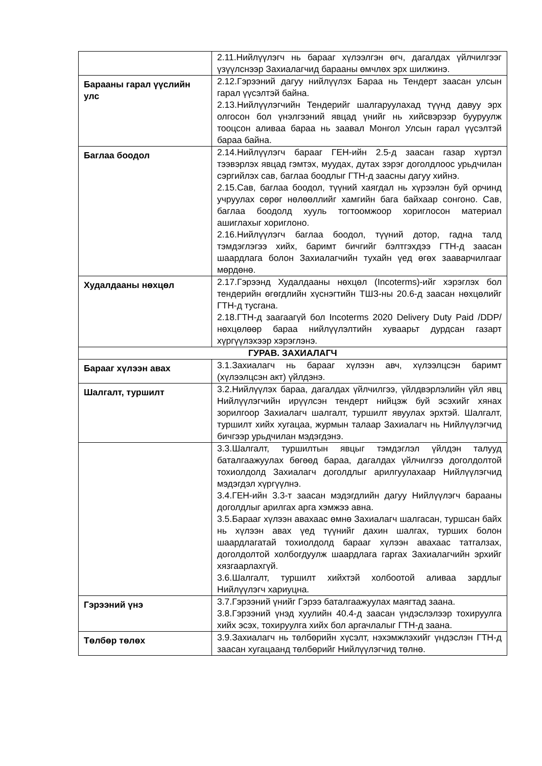| | 2.11.Нийлүүлэгч нь барааг хүлээлгэн өгч, дагалдах үйлчилгээг үзүүлснээр Захиалагчид барааны өмчлөх эрх шилжинэ. |
| Барааны гарал үүслийн улс | 2.12.Гэрээний дагуу нийлүүлэх Бараа нь Тендерт заасан улсын гарал үүсэлтэй байна. 2.13.Нийлүүлэгчийн Тендерийг шалгаруулахад түүнд давуу эрх олгосон бол үнэлгээний явцад үнийг нь хийсвэрээр бууруулж тооцсон аливаа бараа нь заавал Монгол Улсын гарал үүсэлтэй бараа байна. |
| Баглаа боодол | 2.14.Нийлүүлэгч барааг ГЕН-ийн 2.5-д заасан газар хүртэл тээвэрлэх явцад гэмтэх, муудах, дутах зэрэг доголдлоос урьдчилан сэргийлэх сав, баглаа боодлыг ГТН-д заасны дагуу хийнэ. 2.15.Сав, баглаа боодол, түүний хаягдал нь хүрээлэн буй орчинд учруулах сөрөг нөлөөллийг хамгийн бага байхаар сонгоно. Сав, баглаа боодолд хууль тогтоомжоор хориглосон материал ашиглахыг хориглоно. 2.16.Нийлүүлэгч баглаа боодол, түүний дотор, гадна талд тэмдэглэгээ хийх, баримт бичгийг бэлтгэхдээ ГТН-д заасан шаардлага болон Захиалагчийн тухайн үед өгөх зааварчилгааг мөрдөнө. |
| Худалдааны нөхцөл | 2.17.Гэрээнд Худалдааны нөхцөл (Incoterms)-ийг хэрэглэх бол тендерийн өгөгдлийн хүснэгтийн ТШЗ-ны 20.6-д заасан нөхцөлийг ГТН-д тусгана. 2.18.ГТН-д заагаагүй бол Incoterms 2020 Delivery Duty Paid /DDP/ нөхцөлөөр бараа нийлүүлэлтийн хуваарьт дурдсан газарт хүргүүлэхээр хэрэглэнэ. |
| ГУРАВ. ЗАХИАЛАГЧ | |
| Барааг хүлээн авах | 3.1.Захиалагч нь барааг хүлээн авч, хүлээлцсэн баримт (хүлээлцсэн акт) үйлдэнэ. |
| Шалгалт, туршилт | 3.2.Нийлүүлэх бараа, дагалдах үйлчилгээ, үйлдвэрлэлийн үйл явц Нийлүүлэгчийн ирүүлсэн тендерт нийцэж буй эсэхийг хянах зорилгоор Захиалагч шалгалт, туршилт явуулах эрхтэй. Шалгалт, туршилт хийх хугацаа, журмын талаар Захиалагч нь Нийлүүлэгчид бичгээр урьдчилан мэдэгдэнэ. |
| | 3.3.Шалгалт, туршилтын явцыг тэмдэглэл үйлдэн талууд баталгаажуулах бөгөөд бараа, дагалдах үйлчилгээ доголдолтой тохиолдолд Захиалагч доголдлыг арилгуулахаар Нийлүүлэгчид мэдэгдэл хүргүүлнэ. 3.4.ГЕН-ийн 3.3-т заасан мэдэгдлийн дагуу Нийлүүлэгч барааны доголдлыг арилгах арга хэмжээ авна. 3.5.Барааг хүлээн авахаас өмнө Захиалагч шалгасан, туршсан байх нь хүлээн авах үед түүнийг дахин шалгах, турших болон шаардлагатай тохиолдолд барааг хүлээн авахаас татгалзах, доголдолтой холбогдуулж шаардлага гаргах Захиалагчийн эрхийг хязгаарлахгүй. 3.6.Шалгалт, туршилт хийхтэй холбоотой аливаа зардлыг Нийлүүлэгч хариуцна. |
| Гэрээний үнэ | 3.7.Гэрээний үнийг Гэрээ баталгаажуулах маягтад заана. 3.8.Гэрээний үнэд хуулийн 40.4-д заасан үндэслэлээр тохируулга хийх эсэх, тохируулга хийх бол аргачлалыг ГТН-д заана. |
| Төлбөр төлөх | 3.9.Захиалагч нь төлбөрийн хүсэлт, нэхэмжлэхийг үндэслэн ГТН-д заасан хугацаанд төлбөрийг Нийлүүлэгчид төлнө. |